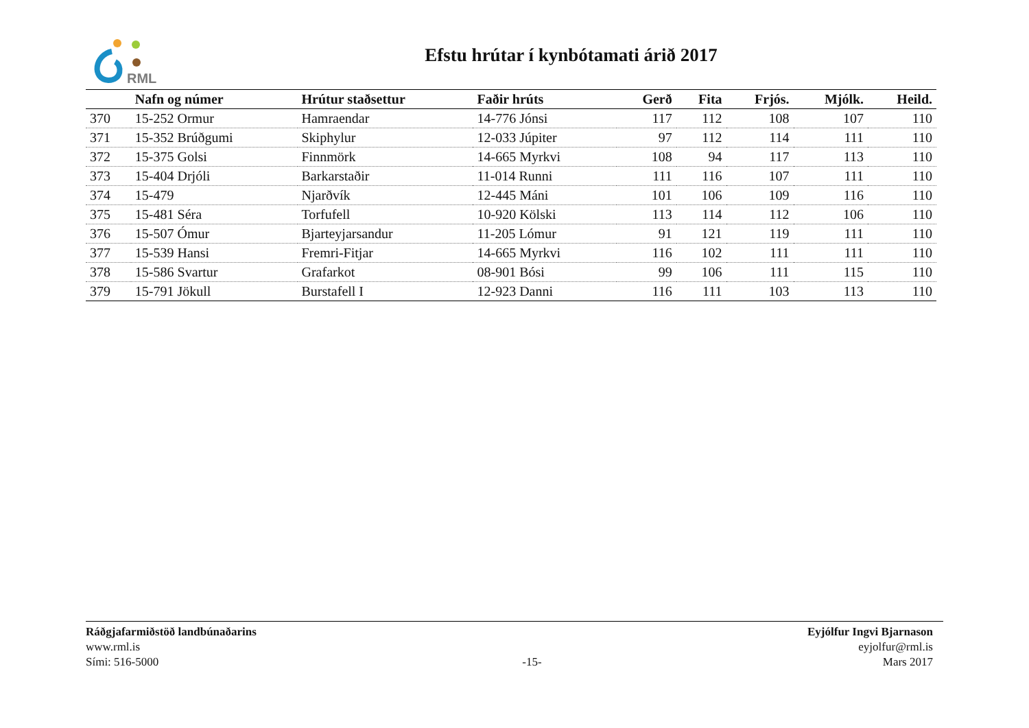RML
Efstu hrútar í kynbótamati árið 2017
| | Nafn og númer | Hrútur staðsettur | Faðir hrúts | Gerð | Fita | Frjós. | Mjólk. | Heild. |
| --- | --- | --- | --- | --- | --- | --- | --- | --- |
| 370 | 15-252 Ormur | Hamraendar | 14-776 Jónsi | 117 | 112 | 108 | 107 | 110 |
| 371 | 15-352 Brúðgumi | Skiphylur | 12-033 Júpiter | 97 | 112 | 114 | 111 | 110 |
| 372 | 15-375 Golsi | Finnmörk | 14-665 Myrkvi | 108 | 94 | 117 | 113 | 110 |
| 373 | 15-404 Drjóli | Barkarstaðir | 11-014 Runni | 111 | 116 | 107 | 111 | 110 |
| 374 | 15-479 | Njarðvík | 12-445 Máni | 101 | 106 | 109 | 116 | 110 |
| 375 | 15-481 Séra | Torfufell | 10-920 Kölski | 113 | 114 | 112 | 106 | 110 |
| 376 | 15-507 Ómur | Bjarteyjarsandur | 11-205 Lómur | 91 | 121 | 119 | 111 | 110 |
| 377 | 15-539 Hansi | Fremri-Fitjar | 14-665 Myrkvi | 116 | 102 | 111 | 111 | 110 |
| 378 | 15-586 Svartur | Grafarkot | 08-901 Bósi | 99 | 106 | 111 | 115 | 110 |
| 379 | 15-791 Jökull | Burstafell I | 12-923 Danni | 116 | 111 | 103 | 113 | 110 |
Ráðgjafarmiðstöð landbúnaðarins
www.rml.is
Sími: 516-5000
-15- Eyjólfur Ingvi Bjarnason
eyjolfur@rml.is
Mars 2017